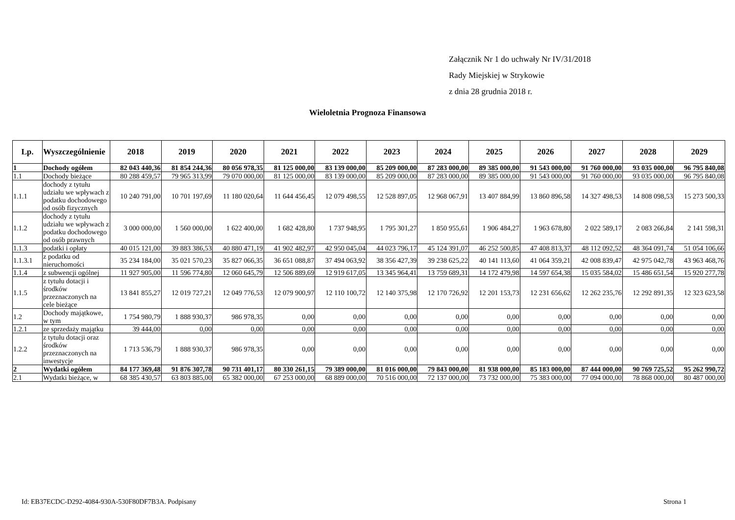Załącznik Nr 1 do uchwały Nr IV/31/2018
Rady Miejskiej w Strykowie
z dnia 28 grudnia 2018 r.
Wieloletnia Prognoza Finansowa
| Lp. | Wyszczególnienie | 2018 | 2019 | 2020 | 2021 | 2022 | 2023 | 2024 | 2025 | 2026 | 2027 | 2028 | 2029 |
| --- | --- | --- | --- | --- | --- | --- | --- | --- | --- | --- | --- | --- | --- |
| 1 | Dochody ogółem | 82 043 440,36 | 81 854 244,36 | 80 056 978,35 | 81 125 000,00 | 83 139 000,00 | 85 209 000,00 | 87 283 000,00 | 89 385 000,00 | 91 543 000,00 | 91 760 000,00 | 93 035 000,00 | 96 795 840,08 |
| 1.1 | Dochody bieżące | 80 288 459,57 | 79 965 313,99 | 79 070 000,00 | 81 125 000,00 | 83 139 000,00 | 85 209 000,00 | 87 283 000,00 | 89 385 000,00 | 91 543 000,00 | 91 760 000,00 | 93 035 000,00 | 96 795 840,08 |
| 1.1.1 | dochody z tytułu udziału we wpływach z podatku dochodowego od osób fizycznych | 10 240 791,00 | 10 701 197,69 | 11 180 020,64 | 11 644 456,45 | 12 079 498,55 | 12 528 897,05 | 12 968 067,91 | 13 407 884,99 | 13 860 896,58 | 14 327 498,53 | 14 808 098,53 | 15 273 500,33 |
| 1.1.2 | dochody z tytułu udziału we wpływach z podatku dochodowego od osób prawnych | 3 000 000,00 | 1 560 000,00 | 1 622 400,00 | 1 682 428,80 | 1 737 948,95 | 1 795 301,27 | 1 850 955,61 | 1 906 484,27 | 1 963 678,80 | 2 022 589,17 | 2 083 266,84 | 2 141 598,31 |
| 1.1.3 | podatki i opłaty | 40 015 121,00 | 39 883 386,53 | 40 880 471,19 | 41 902 482,97 | 42 950 045,04 | 44 023 796,17 | 45 124 391,07 | 46 252 500,85 | 47 408 813,37 | 48 112 092,52 | 48 364 091,74 | 51 054 106,66 |
| 1.1.3.1 | z podatku od nieruchomości | 35 234 184,00 | 35 021 570,23 | 35 827 066,35 | 36 651 088,87 | 37 494 063,92 | 38 356 427,39 | 39 238 625,22 | 40 141 113,60 | 41 064 359,21 | 42 008 839,47 | 42 975 042,78 | 43 963 468,76 |
| 1.1.4 | z subwencji ogólnej | 11 927 905,00 | 11 596 774,80 | 12 060 645,79 | 12 506 889,69 | 12 919 617,05 | 13 345 964,41 | 13 759 689,31 | 14 172 479,98 | 14 597 654,38 | 15 035 584,02 | 15 486 651,54 | 15 920 277,78 |
| 1.1.5 | z tytułu dotacji i środków przeznaczonych na cele bieżące | 13 841 855,27 | 12 019 727,21 | 12 049 776,53 | 12 079 900,97 | 12 110 100,72 | 12 140 375,98 | 12 170 726,92 | 12 201 153,73 | 12 231 656,62 | 12 262 235,76 | 12 292 891,35 | 12 323 623,58 |
| 1.2 | Dochody majątkowe, w tym | 1 754 980,79 | 1 888 930,37 | 986 978,35 | 0,00 | 0,00 | 0,00 | 0,00 | 0,00 | 0,00 | 0,00 | 0,00 | 0,00 |
| 1.2.1 | ze sprzedaży majątku | 39 444,00 | 0,00 | 0,00 | 0,00 | 0,00 | 0,00 | 0,00 | 0,00 | 0,00 | 0,00 | 0,00 | 0,00 |
| 1.2.2 | z tytułu dotacji oraz środków przeznaczonych na inwestycje | 1 713 536,79 | 1 888 930,37 | 986 978,35 | 0,00 | 0,00 | 0,00 | 0,00 | 0,00 | 0,00 | 0,00 | 0,00 | 0,00 |
| 2 | Wydatki ogółem | 84 177 369,48 | 91 876 307,78 | 90 731 401,17 | 80 330 261,15 | 79 389 000,00 | 81 016 000,00 | 79 843 000,00 | 81 938 000,00 | 85 183 000,00 | 87 444 000,00 | 90 769 725,52 | 95 262 990,72 |
| 2.1 | Wydatki bieżące, w | 68 385 430,57 | 63 803 885,00 | 65 382 000,00 | 67 253 000,00 | 68 889 000,00 | 70 516 000,00 | 72 137 000,00 | 73 732 000,00 | 75 383 000,00 | 77 094 000,00 | 78 868 000,00 | 80 487 000,00 |
Id: EB37ECDC-D292-4084-930A-530F80DF7B3A. Podpisany
Strona 1